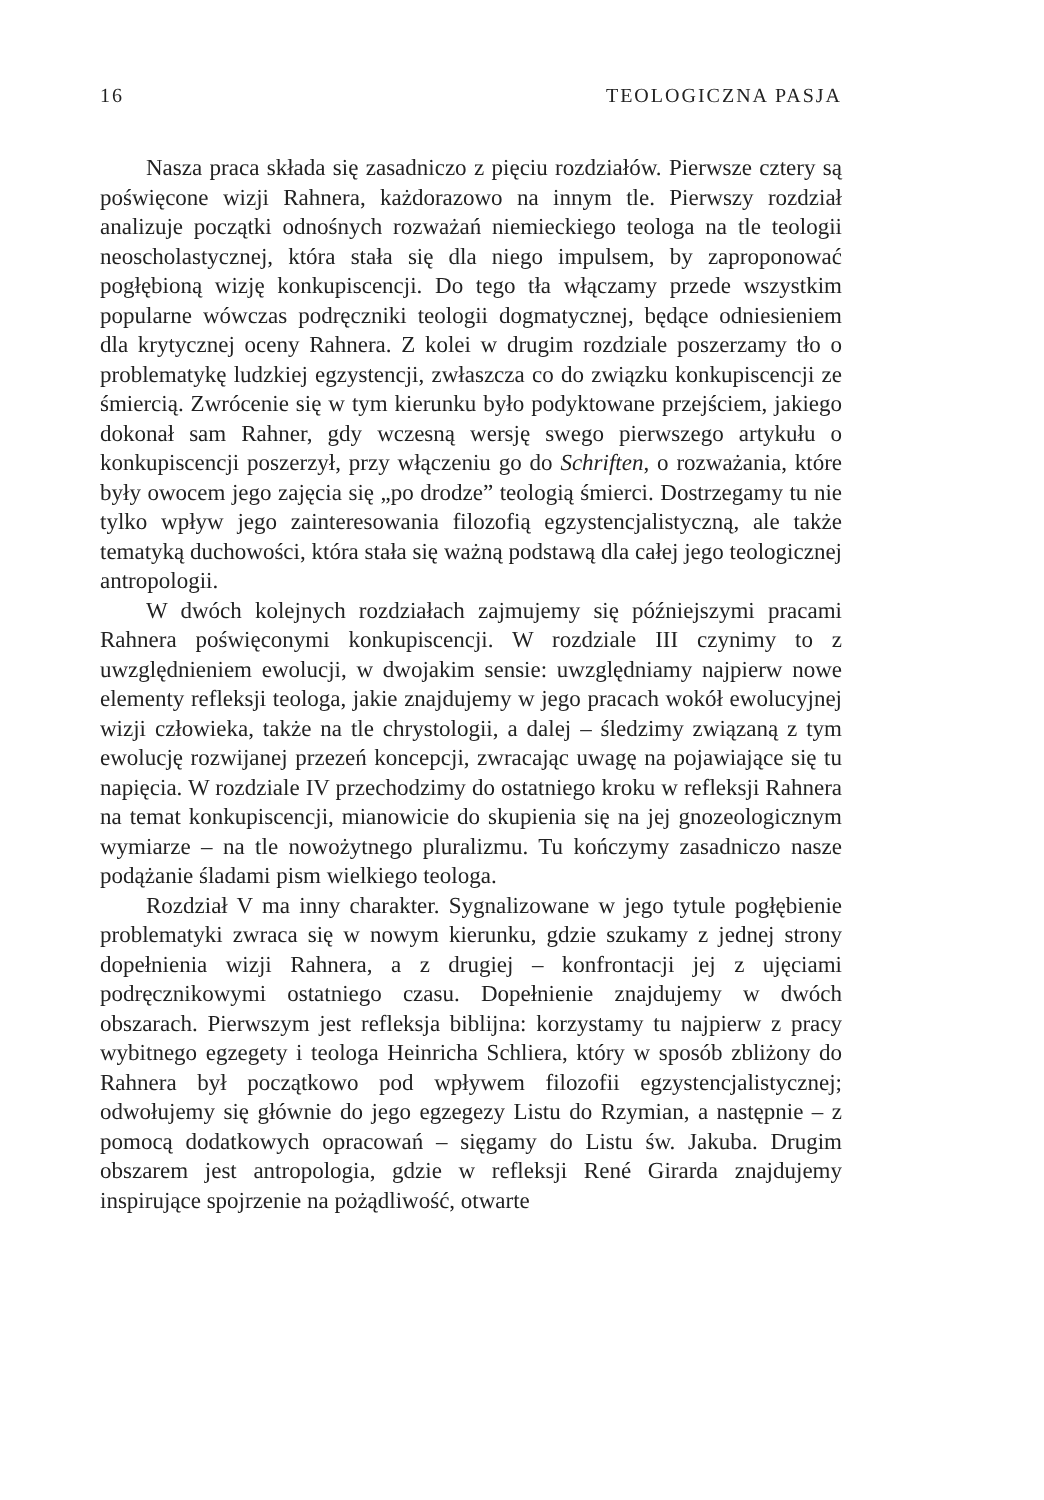16 TEOLOGICZNA PASJA
Nasza praca składa się zasadniczo z pięciu rozdziałów. Pierwsze cztery są poświęcone wizji Rahnera, każdorazowo na innym tle. Pierwszy rozdział analizuje początki odnośnych rozważań niemieckiego teologa na tle teologii neoscholastycznej, która stała się dla niego impulsem, by zaproponować pogłębioną wizję konkupiscencji. Do tego tła włączamy przede wszystkim popularne wówczas podręczniki teologii dogmatycznej, będące odniesieniem dla krytycznej oceny Rahnera. Z kolei w drugim rozdziale poszerzamy tło o problematykę ludzkiej egzystencji, zwłaszcza co do związku konkupiscencji ze śmiercią. Zwrócenie się w tym kierunku było podyktowane przejściem, jakiego dokonał sam Rahner, gdy wczesną wersję swego pierwszego artykułu o konkupiscencji poszerzył, przy włączeniu go do Schriften, o rozważania, które były owocem jego zajęcia się „po drodze” teologią śmierci. Dostrzegamy tu nie tylko wpływ jego zainteresowania filozofią egzystencjalistyczną, ale także tematyką duchowości, która stała się ważną podstawą dla całej jego teologicznej antropologii.
W dwóch kolejnych rozdziałach zajmujemy się późniejszymi pracami Rahnera poświęconymi konkupiscencji. W rozdziale III czynimy to z uwzględnieniem ewolucji, w dwojakim sensie: uwzględniamy najpierw nowe elementy refleksji teologa, jakie znajdujemy w jego pracach wokół ewolucyjnej wizji człowieka, także na tle chrystologii, a dalej – śledzimy związaną z tym ewolucję rozwijanej przezeń koncepcji, zwracając uwagę na pojawiające się tu napięcia. W rozdziale IV przechodzimy do ostatniego kroku w refleksji Rahnera na temat konkupiscencji, mianowicie do skupienia się na jej gnozeologicznym wymiarze – na tle nowożytnego pluralizmu. Tu kończymy zasadniczo nasze podążanie śladami pism wielkiego teologa.
Rozdział V ma inny charakter. Sygnalizowane w jego tytule pogłębienie problematyki zwraca się w nowym kierunku, gdzie szukamy z jednej strony dopełnienia wizji Rahnera, a z drugiej – konfrontacji jej z ujęciami podręcznikowymi ostatniego czasu. Dopełnienie znajdujemy w dwóch obszarach. Pierwszym jest refleksja biblijna: korzystamy tu najpierw z pracy wybitnego egzegety i teologa Heinricha Schliera, który w sposób zbliżony do Rahnera był początkowo pod wpływem filozofii egzystencjalistycznej; odwołujemy się głównie do jego egzegezy Listu do Rzymian, a następnie – z pomocą dodatkowych opracowań – sięgamy do Listu św. Jakuba. Drugim obszarem jest antropologia, gdzie w refleksji René Girarda znajdujemy inspirujące spojrzenie na pożądliwość, otwarte